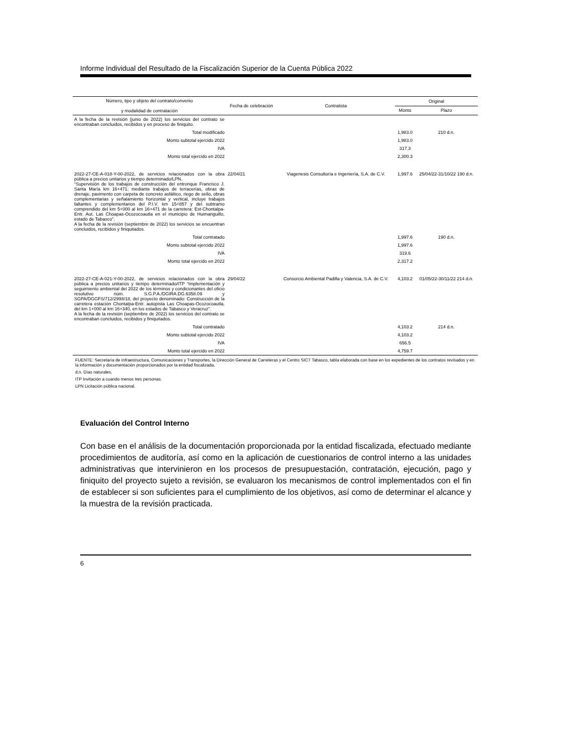Informe Individual del Resultado de la Fiscalización Superior de la Cuenta Pública 2022
| Número, tipo y objeto del contrato/convenio y modalidad de contratación | Fecha de celebración | Contratista | Original | |
| --- | --- | --- | --- | --- |
| | | | Monto | Plazo |
| A la fecha de la revisión (junio de 2022) los servicios del contrato se encontraban concluidos, recibidos y en proceso de finiquito. | | | | |
| Total modificado | | | 1,983.0 | 210 d.n. |
| Monto subtotal ejercido 2022 | | | 1,983.0 | |
| IVA | | | 317.3 | |
| Monto total ejercido en 2022 | | | 2,300.3 | |
| 2022-27-CE-A-018-Y-00-2022, de servicios relacionados con la obra pública a precios unitarios y tiempo determinado/LPN. “Supervisión de los trabajos de construcción del entronque Francisco J. Santa María km 16+471; mediante trabajos de terracerías, obras de drenaje, pavimento con carpeta de concreto asfáltico, riego de sello, obras complementarias y señalamiento horizontal y vertical, incluye trabajos faltantes y complementarios del P.I.V. km 15+857 y del subtramo comprendido del km 5+000 al km 16+471 de la carretera: Est-Chontalpa-Entr. Aut. Las Choapas-Ocozocoautla en el municipio de Huimanguillo, estado de Tabasco”. A la fecha de la revisión (septiembre de 2022) los servicios se encuentran concluidos, recibidos y finiquitados. | 22/04/21 | Viagenesis Consultoría e Ingeniería, S.A. de C.V. | 1,997.6 | 25/04/22-31/10/22 190 d.n. |
| Total contratado | | | 1,997.6 | 190 d.n. |
| Monto subtotal ejercido 2022 | | | 1,997.6 | |
| IVA | | | 319.6 | |
| Monto total ejercido en 2022 | | | 2,317.2 | |
| 2022-27-CE-A-021-Y-00-2022, de servicios relacionados con la obra pública a precios unitarios y tiempo determinado/ITP “Implementación y seguimiento ambiental del 2022 de los términos y condicionantes del oficio resolutivo núm. S.G.P.A./DGIRA.DG.6358.09 y SGPA/DGGFS/712/2998/18, del proyecto denominado: Construcción de la carretera estación Chontalpa-Entr. autopista Las Choapas-Ocozocoautla, del km 1+000 al km 16+340, en los estados de Tabasco y Veracruz”. A la fecha de la revisión (septiembre de 2022) los servicios del contrato se encontraban concluidos, recibidos y finiquitados. | 29/04/22 | Consorcio Ambiental Padilla y Valencia, S.A. de C.V. | 4,103.2 | 01/05/22-30/11/22 214 d.n. |
| Total contratado | | | 4,103.2 | 214 d.n. |
| Monto subtotal ejercido 2022 | | | 4,103.2 | |
| IVA | | | 656.5 | |
| Monto total ejercido en 2022 | | | 4,759.7 | |
FUENTE: Secretaría de Infraestructura, Comunicaciones y Transportes, la Dirección General de Carreteras y el Centro SICT Tabasco, tabla elaborada con base en los expedientes de los contratos revisados y en la información y documentación proporcionados por la entidad fiscalizada.
d.n. Días naturales.
ITP Invitación a cuando menos tres personas.
LPN Licitación pública nacional.
Evaluación del Control Interno
Con base en el análisis de la documentación proporcionada por la entidad fiscalizada, efectuado mediante procedimientos de auditoría, así como en la aplicación de cuestionarios de control interno a las unidades administrativas que intervinieron en los procesos de presupuestación, contratación, ejecución, pago y finiquito del proyecto sujeto a revisión, se evaluaron los mecanismos de control implementados con el fin de establecer si son suficientes para el cumplimiento de los objetivos, así como de determinar el alcance y la muestra de la revisión practicada.
6